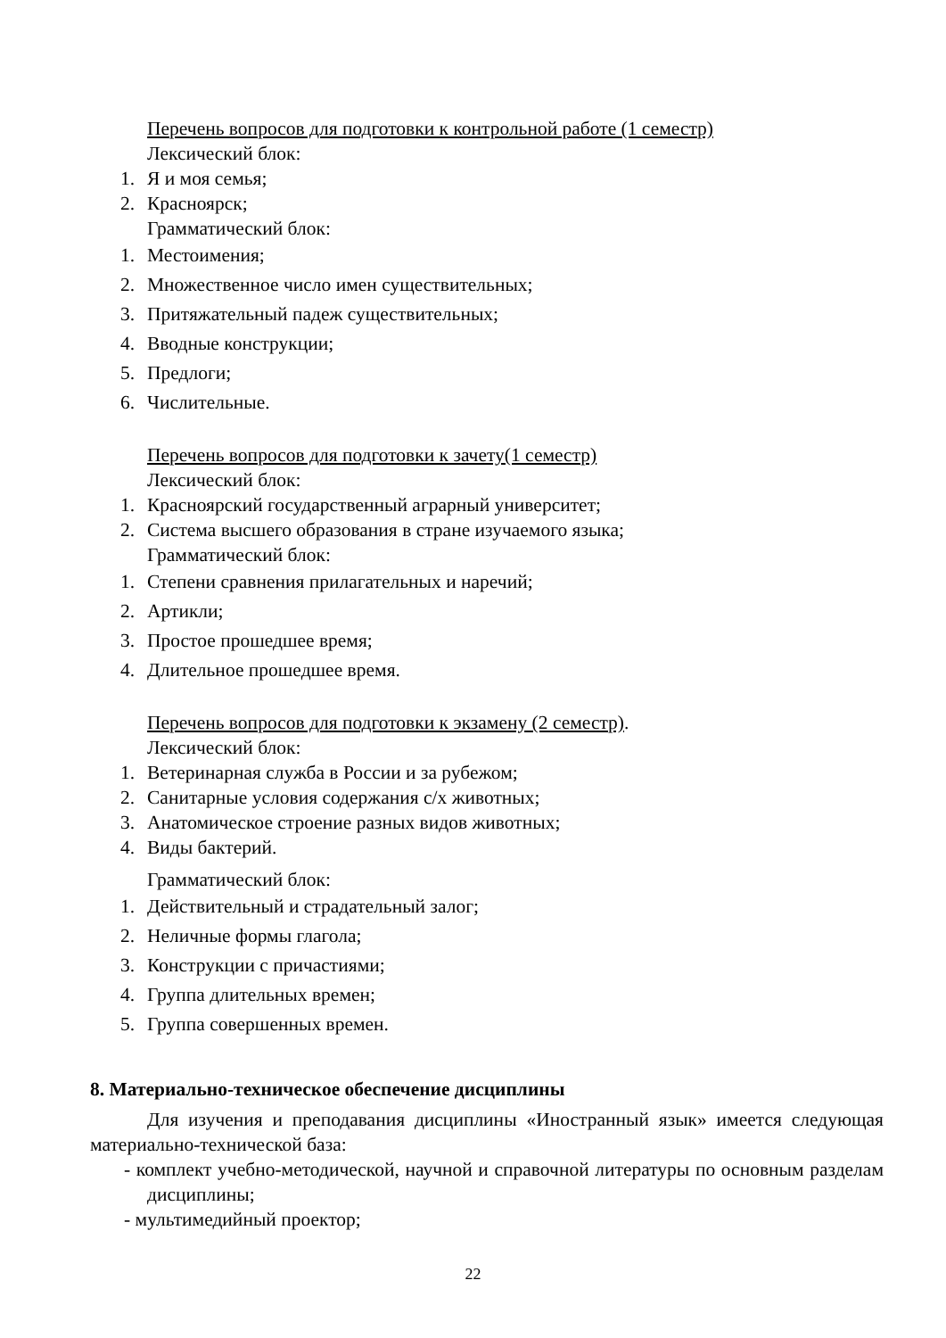Перечень вопросов для подготовки к контрольной работе (1 семестр)
Лексический блок:
1. Я и моя семья;
2. Красноярск;
Грамматический блок:
1. Местоимения;
2. Множественное число имен существительных;
3. Притяжательный падеж существительных;
4. Вводные конструкции;
5. Предлоги;
6. Числительные.
Перечень вопросов для подготовки к зачету(1 семестр)
Лексический блок:
1. Красноярский государственный аграрный университет;
2. Система высшего образования в стране изучаемого языка;
Грамматический блок:
1. Степени сравнения прилагательных и наречий;
2. Артикли;
3. Простое прошедшее время;
4. Длительное прошедшее время.
Перечень вопросов для подготовки к экзамену (2 семестр).
Лексический блок:
1. Ветеринарная служба в России и за рубежом;
2. Санитарные условия содержания с/х животных;
3. Анатомическое строение разных видов животных;
4. Виды бактерий.
Грамматический блок:
1. Действительный и страдательный залог;
2. Неличные формы глагола;
3. Конструкции с причастиями;
4. Группа длительных времен;
5. Группа совершенных времен.
8. Материально-техническое обеспечение дисциплины
Для изучения и преподавания дисциплины «Иностранный язык» имеется следующая материально-технической база:
- комплект учебно-методической, научной и справочной литературы по основным разделам дисциплины;
- мультимедийный проектор;
22